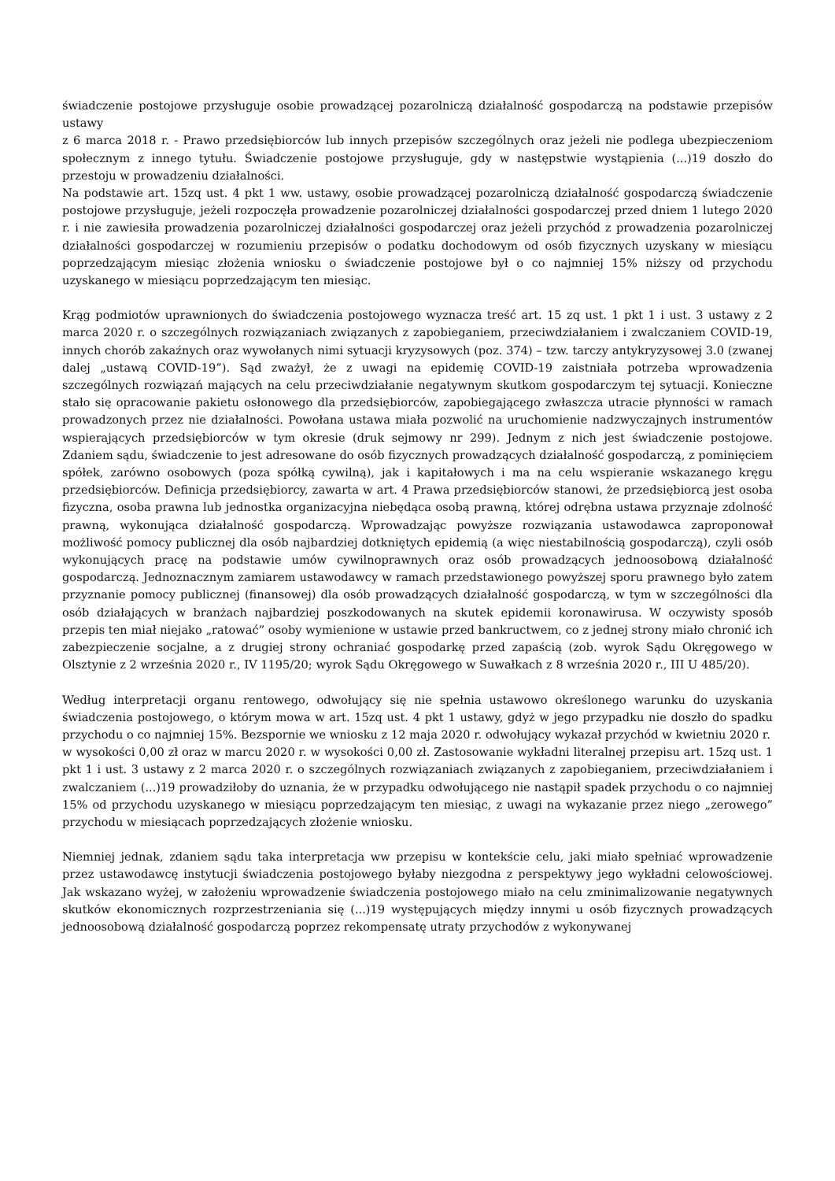świadczenie postojowe przysługuje osobie prowadzącej pozarolniczą działalność gospodarczą na podstawie przepisów ustawy
z 6 marca 2018 r. - Prawo przedsiębiorców lub innych przepisów szczególnych oraz jeżeli nie podlega ubezpieczeniom społecznym z innego tytułu. Świadczenie postojowe przysługuje, gdy w następstwie wystąpienia (...)19 doszło do przestoju w prowadzeniu działalności.
Na podstawie art. 15zq ust. 4 pkt 1 ww. ustawy, osobie prowadzącej pozarolniczą działalność gospodarczą świadczenie postojowe przysługuje, jeżeli rozpoczęła prowadzenie pozarolniczej działalności gospodarczej przed dniem 1 lutego 2020 r. i nie zawiesiła prowadzenia pozarolniczej działalności gospodarczej oraz jeżeli przychód z prowadzenia pozarolniczej działalności gospodarczej w rozumieniu przepisów o podatku dochodowym od osób fizycznych uzyskany w miesiącu poprzedzającym miesiąc złożenia wniosku o świadczenie postojowe był o co najmniej 15% niższy od przychodu uzyskanego w miesiącu poprzedzającym ten miesiąc.
Krąg podmiotów uprawnionych do świadczenia postojowego wyznacza treść art. 15 zq ust. 1 pkt 1 i ust. 3 ustawy z 2 marca 2020 r. o szczególnych rozwiązaniach związanych z zapobieganiem, przeciwdziałaniem i zwalczaniem COVID-19, innych chorób zakaźnych oraz wywołanych nimi sytuacji kryzysowych (poz. 374) – tzw. tarczy antykryzysowej 3.0 (zwanej dalej „ustawą COVID-19”). Sąd zważył, że z uwagi na epidemię COVID-19 zaistniała potrzeba wprowadzenia szczególnych rozwiązań mających na celu przeciwdziałanie negatywnym skutkom gospodarczym tej sytuacji. Konieczne stało się opracowanie pakietu osłonowego dla przedsiębiorców, zapobiegającego zwłaszcza utracie płynności w ramach prowadzonych przez nie działalności. Powołana ustawa miała pozwolić na uruchomienie nadzwyczajnych instrumentów wspierających przedsiębiorców w tym okresie (druk sejmowy nr 299). Jednym z nich jest świadczenie postojowe. Zdaniem sądu, świadczenie to jest adresowane do osób fizycznych prowadzących działalność gospodarczą, z pominięciem spółek, zarówno osobowych (poza spółką cywilną), jak i kapitałowych i ma na celu wspieranie wskazanego kręgu przedsiębiorców. Definicja przedsiębiorcy, zawarta w art. 4 Prawa przedsiębiorców stanowi, że przedsiębiorcą jest osoba fizyczna, osoba prawna lub jednostka organizacyjna niebędąca osobą prawną, której odrębna ustawa przyznaje zdolność prawną, wykonująca działalność gospodarczą. Wprowadzając powyższe rozwiązania ustawodawca zaproponował możliwość pomocy publicznej dla osób najbardziej dotkniętych epidemią (a więc niestabilnością gospodarczą), czyli osób wykonujących pracę na podstawie umów cywilnoprawnych oraz osób prowadzących jednoosobową działalność gospodarczą. Jednoznacznym zamiarem ustawodawcy w ramach przedstawionego powyższej sporu prawnego było zatem przyznanie pomocy publicznej (finansowej) dla osób prowadzących działalność gospodarczą, w tym w szczególności dla osób działających w branżach najbardziej poszkodowanych na skutek epidemii koronawirusa. W oczywisty sposób przepis ten miał niejako „ratować” osoby wymienione w ustawie przed bankructwem, co z jednej strony miało chronić ich zabezpieczenie socjalne, a z drugiej strony ochraniać gospodarkę przed zapaścią (zob. wyrok Sądu Okręgowego w Olsztynie z 2 września 2020 r., IV 1195/20; wyrok Sądu Okręgowego w Suwałkach z 8 września 2020 r., III U 485/20).
Według interpretacji organu rentowego, odwołujący się nie spełnia ustawowo określonego warunku do uzyskania świadczenia postojowego, o którym mowa w art. 15zq ust. 4 pkt 1 ustawy, gdyż w jego przypadku nie doszło do spadku przychodu o co najmniej 15%. Bezspornie we wniosku z 12 maja 2020 r. odwołujący wykazał przychód w kwietniu 2020 r.
w wysokości 0,00 zł oraz w marcu 2020 r. w wysokości 0,00 zł. Zastosowanie wykładni literalnej przepisu art. 15zq ust. 1 pkt 1 i ust. 3 ustawy z 2 marca 2020 r. o szczególnych rozwiązaniach związanych z zapobieganiem, przeciwdziałaniem i zwalczaniem (...)19 prowadziłoby do uznania, że w przypadku odwołującego nie nastąpił spadek przychodu o co najmniej 15% od przychodu uzyskanego w miesiącu poprzedzającym ten miesiąc, z uwagi na wykazanie przez niego „zerowego” przychodu w miesiącach poprzedzających złożenie wniosku.
Niemniej jednak, zdaniem sądu taka interpretacja ww przepisu w kontekście celu, jaki miało spełniać wprowadzenie przez ustawodawcę instytucji świadczenia postojowego byłaby niezgodna z perspektywy jego wykładni celowościowej. Jak wskazano wyżej, w założeniu wprowadzenie świadczenia postojowego miało na celu zminimalizowanie negatywnych skutków ekonomicznych rozprzestrzeniania się (...)19 występujących między innymi u osób fizycznych prowadzących jednoosobową działalność gospodarczą poprzez rekompensatę utraty przychodów z wykonywanej